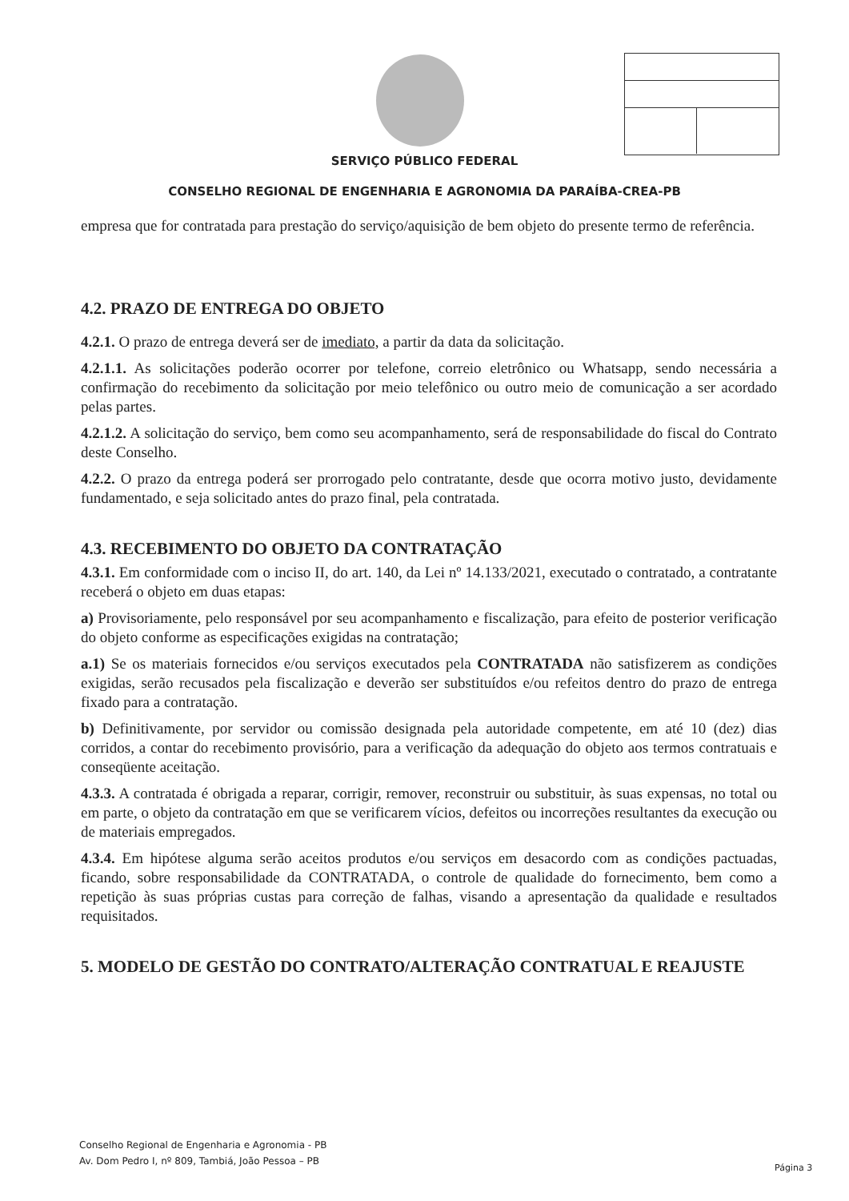SERVIÇO PÚBLICO FEDERAL
CONSELHO REGIONAL DE ENGENHARIA E AGRONOMIA DA PARAÍBA-CREA-PB
empresa que for contratada para prestação do serviço/aquisição de bem objeto do presente termo de referência.
4.2. PRAZO DE ENTREGA DO OBJETO
4.2.1. O prazo de entrega deverá ser de imediato, a partir da data da solicitação.
4.2.1.1. As solicitações poderão ocorrer por telefone, correio eletrônico ou Whatsapp, sendo necessária a confirmação do recebimento da solicitação por meio telefônico ou outro meio de comunicação a ser acordado pelas partes.
4.2.1.2. A solicitação do serviço, bem como seu acompanhamento, será de responsabilidade do fiscal do Contrato deste Conselho.
4.2.2. O prazo da entrega poderá ser prorrogado pelo contratante, desde que ocorra motivo justo, devidamente fundamentado, e seja solicitado antes do prazo final, pela contratada.
4.3. RECEBIMENTO DO OBJETO DA CONTRATAÇÃO
4.3.1. Em conformidade com o inciso II, do art. 140, da Lei nº 14.133/2021, executado o contratado, a contratante receberá o objeto em duas etapas:
a) Provisoriamente, pelo responsável por seu acompanhamento e fiscalização, para efeito de posterior verificação do objeto conforme as especificações exigidas na contratação;
a.1) Se os materiais fornecidos e/ou serviços executados pela CONTRATADA não satisfizerem as condições exigidas, serão recusados pela fiscalização e deverão ser substituídos e/ou refeitos dentro do prazo de entrega fixado para a contratação.
b) Definitivamente, por servidor ou comissão designada pela autoridade competente, em até 10 (dez) dias corridos, a contar do recebimento provisório, para a verificação da adequação do objeto aos termos contratuais e conseqüente aceitação.
4.3.3. A contratada é obrigada a reparar, corrigir, remover, reconstruir ou substituir, às suas expensas, no total ou em parte, o objeto da contratação em que se verificarem vícios, defeitos ou incorreções resultantes da execução ou de materiais empregados.
4.3.4. Em hipótese alguma serão aceitos produtos e/ou serviços em desacordo com as condições pactuadas, ficando, sobre responsabilidade da CONTRATADA, o controle de qualidade do fornecimento, bem como a repetição às suas próprias custas para correção de falhas, visando a apresentação da qualidade e resultados requisitados.
5. MODELO DE GESTÃO DO CONTRATO/ALTERAÇÃO CONTRATUAL E REAJUSTE
Conselho Regional de Engenharia e Agronomia - PB
Av. Dom Pedro I, nº 809, Tambiá, João Pessoa – PB
Página 3